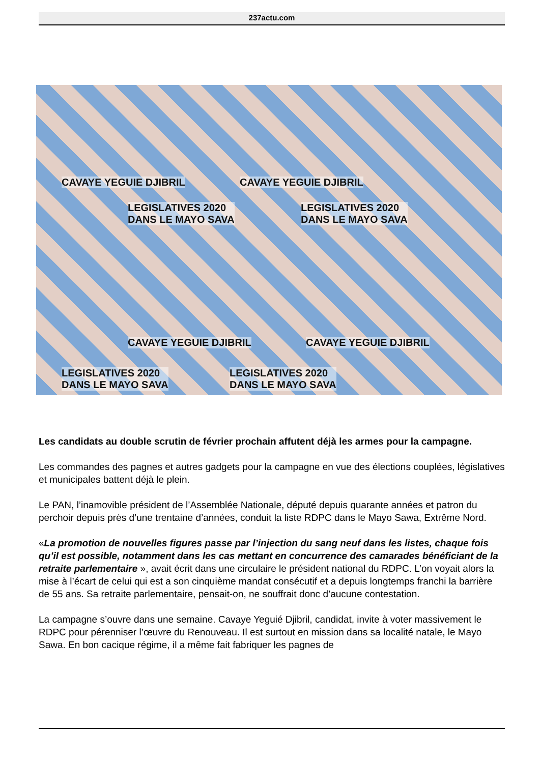237actu.com
CAVAYE YEGUIE DJIBRIL CAVAYE YEGUIE DJIBRIL
LEGISLATIVES 2020
DANS LE MAYO SAVA
LEGISLATIVES 2020
DANS LE MAYO SAVA
CAVAYE YEGUIE DJIBRIL CAVAYE YEGUIE DJIBRIL
LEGISLATIVES 2020
DANS LE MAYO SAVA
LEGISLATIVES 2020
DANS LE MAYO SAVA
Les candidats au double scrutin de février prochain affutent déjà les armes pour la campagne.
Les commandes des pagnes et autres gadgets pour la campagne en vue des élections couplées, législatives et municipales battent déjà le plein.
Le PAN, l’inamovible président de l’Assemblée Nationale, député depuis quarante années et patron du perchoir depuis près d’une trentaine d’années, conduit la liste RDPC dans le Mayo Sawa, Extrême Nord.
«La promotion de nouvelles figures passe par l’injection du sang neuf dans les listes, chaque fois qu’il est possible, notamment dans les cas mettant en concurrence des camarades bénéficiant de la retraite parlementaire », avait écrit dans une circulaire le président national du RDPC. L’on voyait alors la mise à l’écart de celui qui est a son cinquième mandat consécutif et a depuis longtemps franchi la barrière de 55 ans. Sa retraite parlementaire, pensait-on, ne souffrait donc d’aucune contestation.
La campagne s’ouvre dans une semaine. Cavaye Yeguié Djibril, candidat, invite à voter massivement le RDPC pour pérenniser l’œuvre du Renouveau. Il est surtout en mission dans sa localité natale, le Mayo Sawa. En bon cacique régime, il a même fait fabriquer les pagnes de